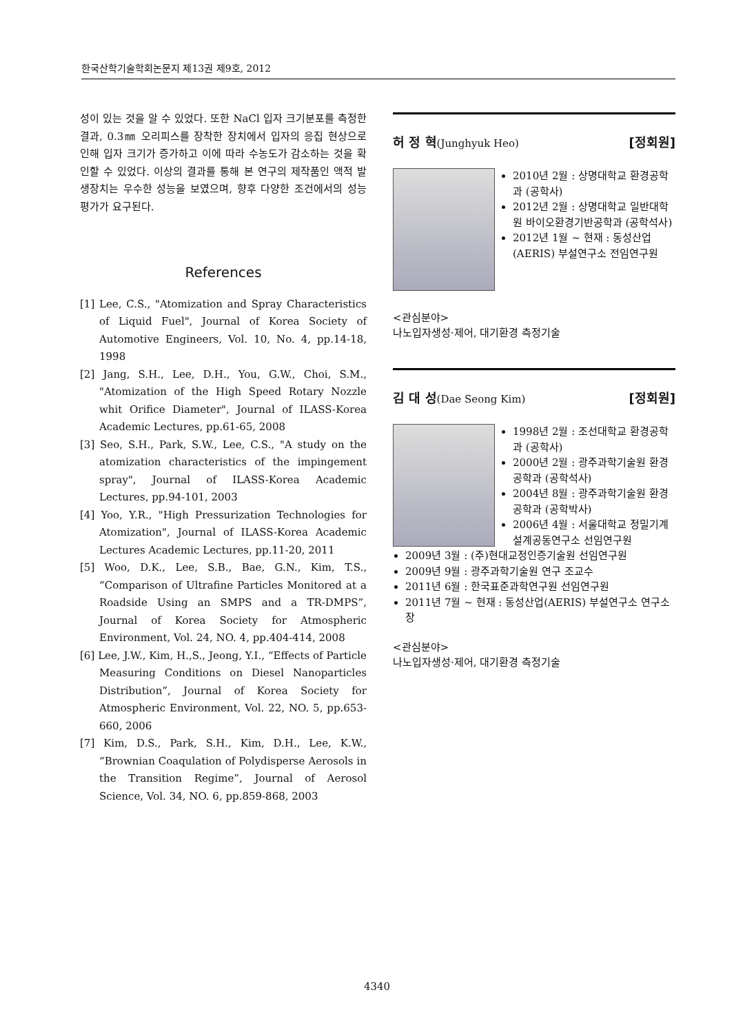한국산학기술학회논문지 제13권 제9호, 2012
성이 있는 것을 알 수 있었다. 또한 NaCl 입자 크기분포를 측정한 결과, 0.3㎜ 오리피스를 장착한 장치에서 입자의 응집 현상으로 인해 입자 크기가 증가하고 이에 따라 수농도가 감소하는 것을 확인할 수 있었다. 이상의 결과를 통해 본 연구의 제작품인 액적 발생장치는 우수한 성능을 보였으며, 향후 다양한 조건에서의 성능 평가가 요구된다.
References
[1] Lee, C.S., "Atomization and Spray Characteristics of Liquid Fuel", Journal of Korea Society of Automotive Engineers, Vol. 10, No. 4, pp.14-18, 1998
[2] Jang, S.H., Lee, D.H., You, G.W., Choi, S.M., "Atomization of the High Speed Rotary Nozzle whit Orifice Diameter", Journal of ILASS-Korea Academic Lectures, pp.61-65, 2008
[3] Seo, S.H., Park, S.W., Lee, C.S., "A study on the atomization characteristics of the impingement spray", Journal of ILASS-Korea Academic Lectures, pp.94-101, 2003
[4] Yoo, Y.R., "High Pressurization Technologies for Atomization", Journal of ILASS-Korea Academic Lectures Academic Lectures, pp.11-20, 2011
[5] Woo, D.K., Lee, S.B., Bae, G.N., Kim, T.S., “Comparison of Ultrafine Particles Monitored at a Roadside Using an SMPS and a TR-DMPS”, Journal of Korea Society for Atmospheric Environment, Vol. 24, NO. 4, pp.404-414, 2008
[6] Lee, J.W., Kim, H.,S., Jeong, Y.I., “Effects of Particle Measuring Conditions on Diesel Nanoparticles Distribution”, Journal of Korea Society for Atmospheric Environment, Vol. 22, NO. 5, pp.653-660, 2006
[7] Kim, D.S., Park, S.H., Kim, D.H., Lee, K.W., “Brownian Coaqulation of Polydisperse Aerosols in the Transition Regime”, Journal of Aerosol Science, Vol. 34, NO. 6, pp.859-868, 2003
허 정 혁(Junghyuk Heo) [정회원]
2010년 2월 : 상명대학교 환경공학과 (공학사)
2012년 2월 : 상명대학교 일반대학원 바이오환경기반공학과 (공학석사)
2012년 1월 ~ 현재 : 동성산업(AERIS) 부설연구소 전임연구원
<관심분야>
나노입자생성·제어, 대기환경 측정기술
김 대 성(Dae Seong Kim) [정회원]
1998년 2월 : 조선대학교 환경공학과 (공학사)
2000년 2월 : 광주과학기술원 환경공학과 (공학석사)
2004년 8월 : 광주과학기술원 환경공학과 (공학박사)
2006년 4월 : 서울대학교 정밀기계설계공동연구소 선임연구원
2009년 3월 : (주)현대교정인증기술원 선임연구원
2009년 9월 : 광주과학기술원 연구 조교수
2011년 6월 : 한국표준과학연구원 선임연구원
2011년 7월 ~ 현재 : 동성산업(AERIS) 부설연구소 연구소장
<관심분야>
나노입자생성·제어, 대기환경 측정기술
4340